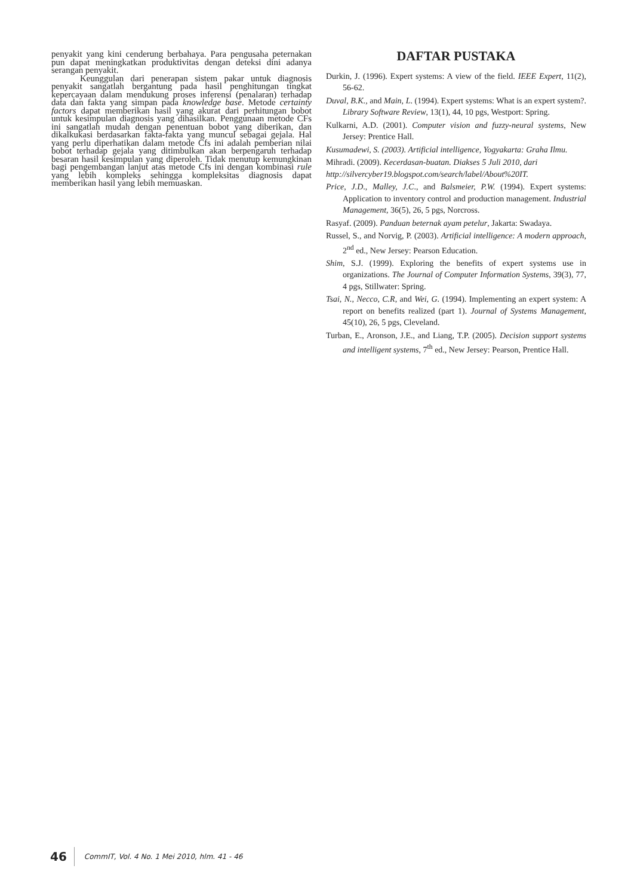penyakit yang kini cenderung berbahaya. Para pengusaha peternakan pun dapat meningkatkan produktivitas dengan deteksi dini adanya serangan penyakit.
Keunggulan dari penerapan sistem pakar untuk diagnosis penyakit sangatlah bergantung pada hasil penghitungan tingkat kepercayaan dalam mendukung proses inferensi (penalaran) terhadap data dan fakta yang simpan pada knowledge base. Metode certainty factors dapat memberikan hasil yang akurat dari perhitungan bobot untuk kesimpulan diagnosis yang dihasilkan. Penggunaan metode CFs ini sangatlah mudah dengan penentuan bobot yang diberikan, dan dikalkukasi berdasarkan fakta-fakta yang muncul sebagai gejala. Hal yang perlu diperhatikan dalam metode Cfs ini adalah pemberian nilai bobot terhadap gejala yang ditimbulkan akan berpengaruh terhadap besaran hasil kesimpulan yang diperoleh. Tidak menutup kemungkinan bagi pengembangan lanjut atas metode Cfs ini dengan kombinasi rule yang lebih kompleks sehingga kompleksitas diagnosis dapat memberikan hasil yang lebih memuaskan.
DAFTAR PUSTAKA
Durkin, J. (1996). Expert systems: A view of the field. IEEE Expert, 11(2), 56-62.
Duval, B.K., and Main, L. (1994). Expert systems: What is an expert system?. Library Software Review, 13(1), 44, 10 pgs, Westport: Spring.
Kulkarni, A.D. (2001). Computer vision and fuzzy-neural systems, New Jersey: Prentice Hall.
Kusumadewi, S. (2003). Artificial intelligence, Yogyakarta: Graha Ilmu.
Mihradi. (2009). Kecerdasan-buatan. Diakses 5 Juli 2010, dari http://silvercyber19.blogspot.com/search/label/About%20IT.
Price, J.D., Malley, J.C., and Balsmeier, P.W. (1994). Expert systems: Application to inventory control and production management. Industrial Management, 36(5), 26, 5 pgs, Norcross.
Rasyaf. (2009). Panduan beternak ayam petelur, Jakarta: Swadaya.
Russel, S., and Norvig, P. (2003). Artificial intelligence: A modern approach, 2<sup>nd</sup> ed., New Jersey: Pearson Education.
Shim, S.J. (1999). Exploring the benefits of expert systems use in organizations. The Journal of Computer Information Systems, 39(3), 77, 4 pgs, Stillwater: Spring.
Tsai, N., Necco, C.R, and Wei, G. (1994). Implementing an expert system: A report on benefits realized (part 1). Journal of Systems Management, 45(10), 26, 5 pgs, Cleveland.
Turban, E., Aronson, J.E., and Liang, T.P. (2005). Decision support systems and intelligent systems, 7<sup>th</sup> ed., New Jersey: Pearson, Prentice Hall.
46 CommIT, Vol. 4 No. 1 Mei 2010, hlm. 41 - 46